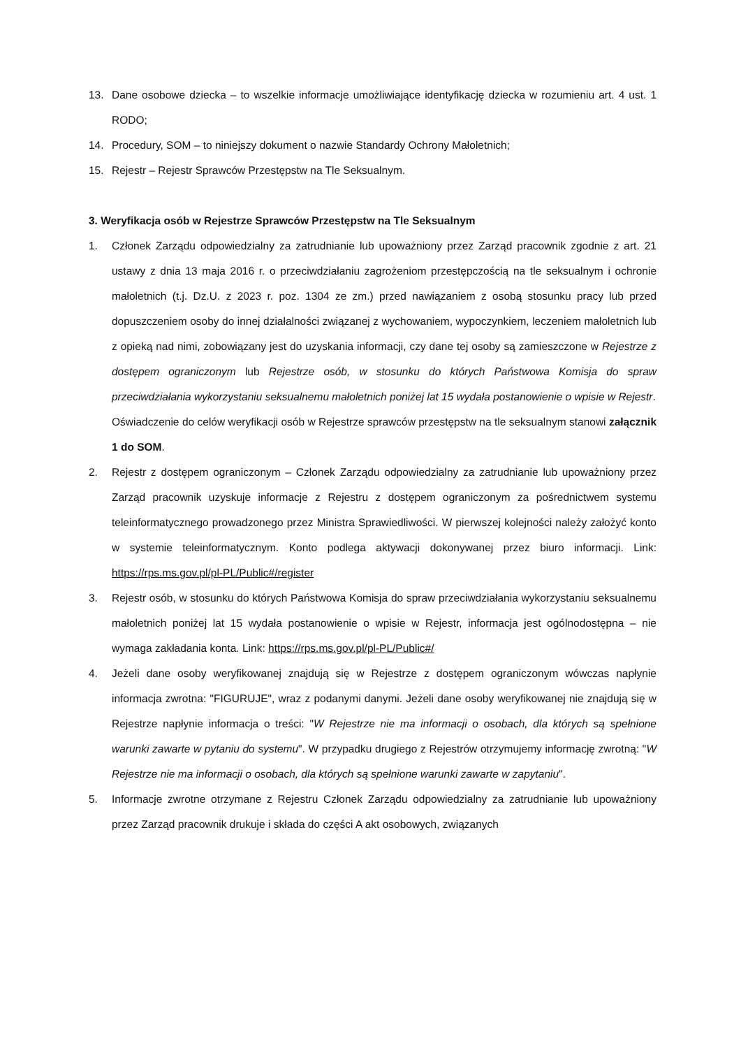13. Dane osobowe dziecka – to wszelkie informacje umożliwiające identyfikację dziecka w rozumieniu art. 4 ust. 1 RODO;
14. Procedury, SOM – to niniejszy dokument o nazwie Standardy Ochrony Małoletnich;
15. Rejestr – Rejestr Sprawców Przestępstw na Tle Seksualnym.
3. Weryfikacja osób w Rejestrze Sprawców Przestępstw na Tle Seksualnym
1. Członek Zarządu odpowiedzialny za zatrudnianie lub upoważniony przez Zarząd pracownik zgodnie z art. 21 ustawy z dnia 13 maja 2016 r. o przeciwdziałaniu zagrożeniom przestępczością na tle seksualnym i ochronie małoletnich (t.j. Dz.U. z 2023 r. poz. 1304 ze zm.) przed nawiązaniem z osobą stosunku pracy lub przed dopuszczeniem osoby do innej działalności związanej z wychowaniem, wypoczynkiem, leczeniem małoletnich lub z opieką nad nimi, zobowiązany jest do uzyskania informacji, czy dane tej osoby są zamieszczone w Rejestrze z dostępem ograniczonym lub Rejestrze osób, w stosunku do których Państwowa Komisja do spraw przeciwdziałania wykorzystaniu seksualnemu małoletnich poniżej lat 15 wydała postanowienie o wpisie w Rejestr.
Oświadczenie do celów weryfikacji osób w Rejestrze sprawców przestępstw na tle seksualnym stanowi załącznik 1 do SOM.
2. Rejestr z dostępem ograniczonym – Członek Zarządu odpowiedzialny za zatrudnianie lub upoważniony przez Zarząd pracownik uzyskuje informacje z Rejestru z dostępem ograniczonym za pośrednictwem systemu teleinformatycznego prowadzonego przez Ministra Sprawiedliwości. W pierwszej kolejności należy założyć konto w systemie teleinformatycznym. Konto podlega aktywacji dokonywanej przez biuro informacji. Link: https://rps.ms.gov.pl/pl-PL/Public#/register
3. Rejestr osób, w stosunku do których Państwowa Komisja do spraw przeciwdziałania wykorzystaniu seksualnemu małoletnich poniżej lat 15 wydała postanowienie o wpisie w Rejestr, informacja jest ogólnodostępna – nie wymaga zakładania konta. Link: https://rps.ms.gov.pl/pl-PL/Public#/
4. Jeżeli dane osoby weryfikowanej znajdują się w Rejestrze z dostępem ograniczonym wówczas napłynie informacja zwrotna: "FIGURUJE", wraz z podanymi danymi. Jeżeli dane osoby weryfikowanej nie znajdują się w Rejestrze napłynie informacja o treści: "W Rejestrze nie ma informacji o osobach, dla których są spełnione warunki zawarte w pytaniu do systemu". W przypadku drugiego z Rejestrów otrzymujemy informację zwrotną: "W Rejestrze nie ma informacji o osobach, dla których są spełnione warunki zawarte w zapytaniu".
5. Informacje zwrotne otrzymane z Rejestru Członek Zarządu odpowiedzialny za zatrudnianie lub upoważniony przez Zarząd pracownik drukuje i składa do części A akt osobowych, związanych